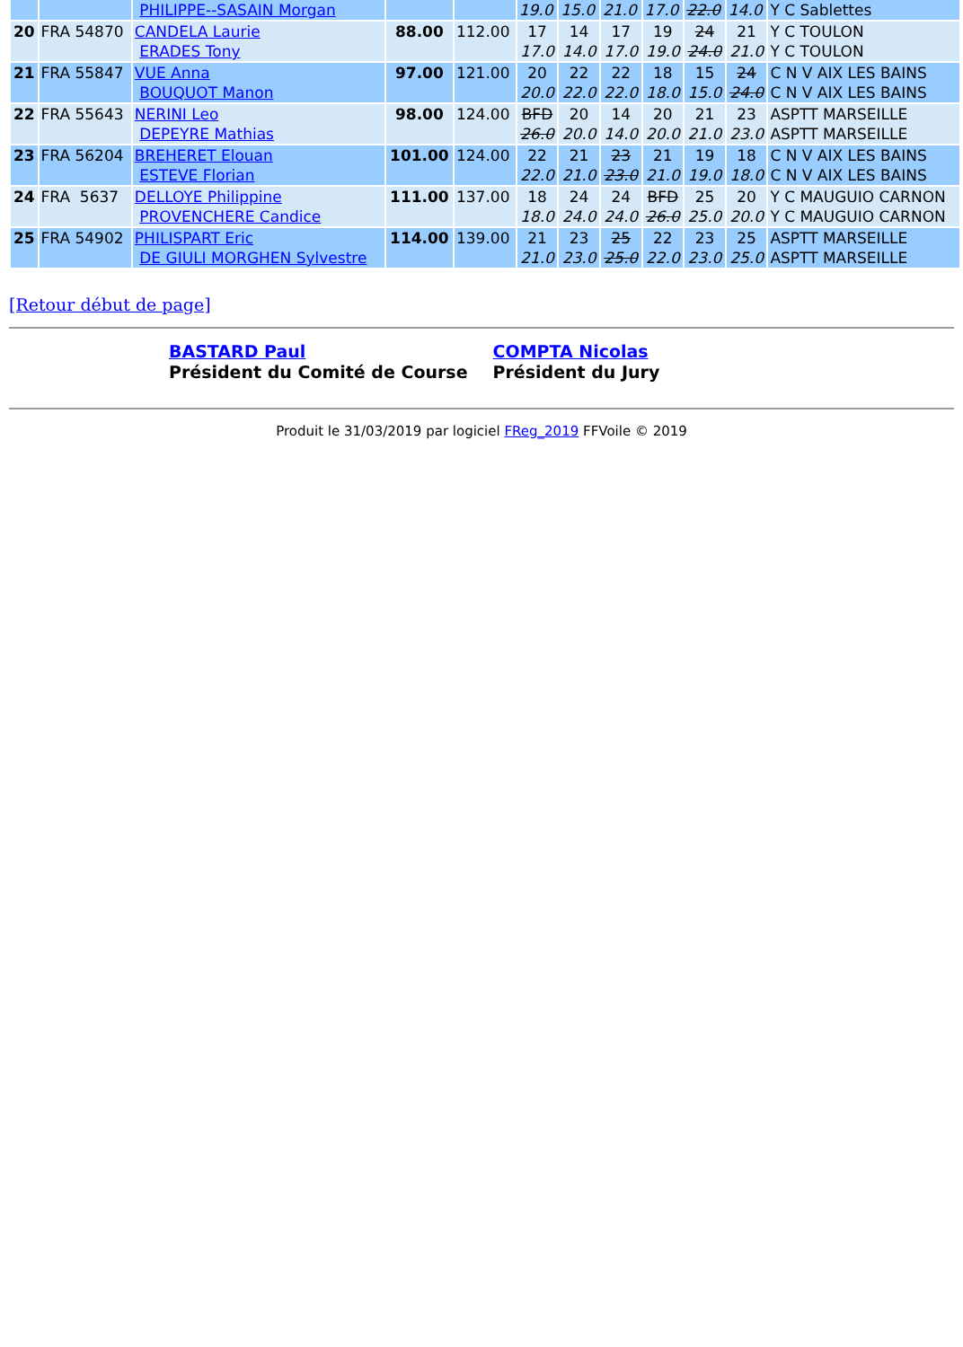| | | PHILIPPE--SASAIN Morgan | | | 19.0 | 15.0 | 21.0 | 17.0 | 22.0 | 14.0 | Y C Sablettes |
| 20 | FRA 54870 | CANDELA Laurie ERADES Tony | 88.00 | 112.00 | 17 17.0 | 14 14.0 | 17 17.0 | 19 19.0 | 24 24.0 | 21 21.0 | Y C TOULON Y C TOULON |
| 21 | FRA 55847 | VUE Anna BOUQUOT Manon | 97.00 | 121.00 | 20 20.0 | 22 22.0 | 22 22.0 | 18 18.0 | 15 15.0 | 24 24.0 | C N V AIX LES BAINS C N V AIX LES BAINS |
| 22 | FRA 55643 | NERINI Leo DEPEYRE Mathias | 98.00 | 124.00 | BFD 26.0 | 20 20.0 | 14 14.0 | 20 20.0 | 21 21.0 | 23 23.0 | ASPTT MARSEILLE ASPTT MARSEILLE |
| 23 | FRA 56204 | BREHERET Elouan ESTEVE Florian | 101.00 | 124.00 | 22 22.0 | 21 21.0 | 23 23.0 | 21 21.0 | 19 19.0 | 18 18.0 | C N V AIX LES BAINS C N V AIX LES BAINS |
| 24 | FRA 5637 | DELLOYE Philippine PROVENCHERE Candice | 111.00 | 137.00 | 18 18.0 | 24 24.0 | 24 24.0 | BFD 26.0 | 25 25.0 | 20 20.0 | Y C MAUGUIO CARNON Y C MAUGUIO CARNON |
| 25 | FRA 54902 | PHILISPART Eric DE GIULI MORGHEN Sylvestre | 114.00 | 139.00 | 21 21.0 | 23 23.0 | 25 25.0 | 22 22.0 | 23 23.0 | 25 25.0 | ASPTT MARSEILLE ASPTT MARSEILLE |
[Retour début de page]
BASTARD Paul
Président du Comité de Course
COMPTA Nicolas
Président du Jury
Produit le 31/03/2019 par logiciel FReg_2019 FFVoile © 2019